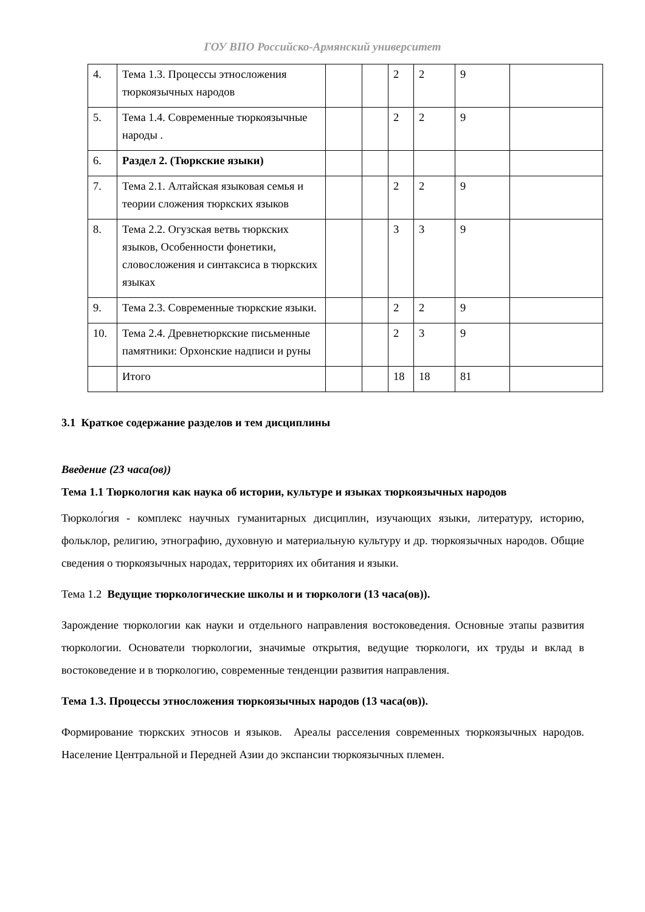ГОУ ВПО Российско-Армянский университет
| 4. | Тема 1.3. Процессы этносложения тюркоязычных народов | | | 2 | 2 | 9 | |
| 5. | Тема 1.4. Современные тюркоязычные народы . | | | 2 | 2 | 9 | |
| 6. | Раздел 2. (Тюркские языки) | | | | | | |
| 7. | Тема 2.1. Алтайская языковая семья и теории сложения тюркских языков | | | 2 | 2 | 9 | |
| 8. | Тема 2.2. Огузская ветвь тюркских языков, Особенности фонетики, словосложения и синтаксиса в тюркских языках | | | 3 | 3 | 9 | |
| 9. | Тема 2.3. Современные тюркские языки. | | | 2 | 2 | 9 | |
| 10. | Тема 2.4. Древнетюркские письменные памятники: Орхонские надписи и руны | | | 2 | 3 | 9 | |
| | Итого | | | 18 | 18 | 81 | |
3.1 Краткое содержание разделов и тем дисциплины
Введение (23 часа(ов))
Тема 1.1 Тюркология как наука об истории, культуре и языках тюркоязычных народов
Тюрколо́гия - комплекс научных гуманитарных дисциплин, изучающих языки, литературу, историю, фольклор, религию, этнографию, духовную и материальную культуру и др. тюркоязычных народов. Общие сведения о тюркоязычных народах, территориях их обитания и языки.
Тема 1.2 Ведущие тюркологические школы и и тюркологи (13 часа(ов)).
Зарождение тюркологии как науки и отдельного направления востоковедения. Основные этапы развития тюркологии. Основатели тюркологии, значимые открытия, ведущие тюркологи, их труды и вклад в востоковедение и в тюркологию, современные тенденции развития направления.
Тема 1.3. Процессы этносложения тюркоязычных народов (13 часа(ов)).
Формирование тюркских этносов и языков. Ареалы расселения современных тюркоязычных народов. Население Центральной и Передней Азии до экспансии тюркоязычных племен.